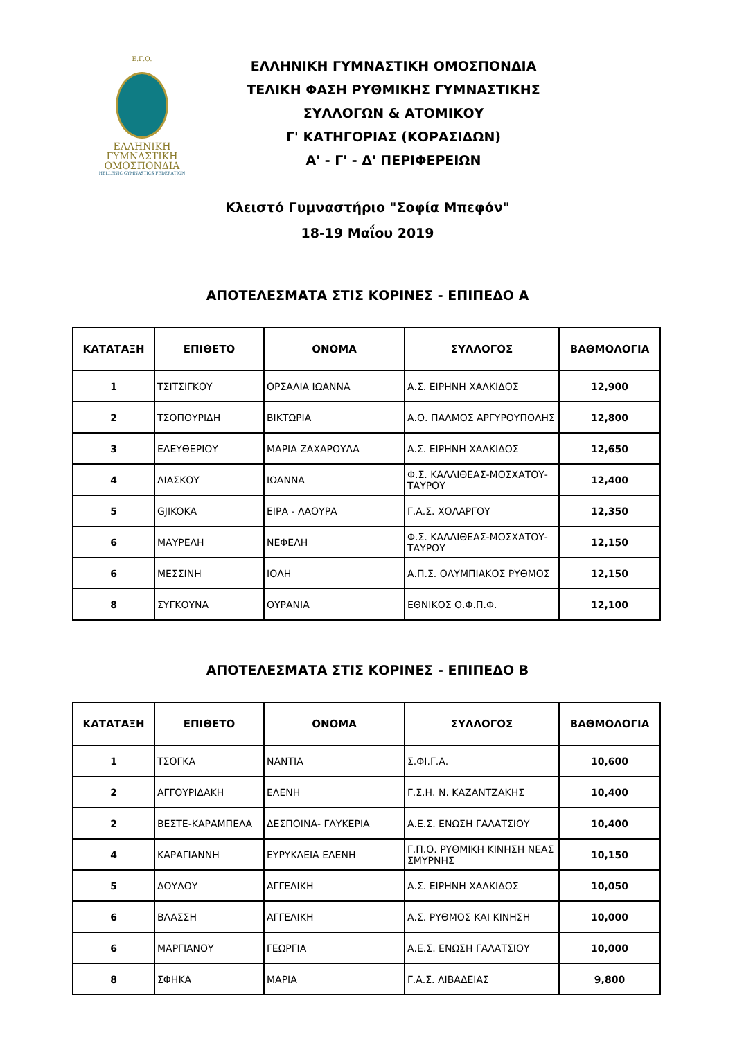Ε.Γ.Ο.
ΕΛΛΗΝΙΚΗ
ΓΥΜΝΑΣΤΙΚΗ
ΟΜΟΣΠΟΝΔΙΑ
HELLENIC GYMNASTICS FEDERATION
ΕΛΛΗΝΙΚΗ ΓΥΜΝΑΣΤΙΚΗ ΟΜΟΣΠΟΝΔΙΑ
ΤΕΛΙΚΗ ΦΑΣΗ ΡΥΘΜΙΚΗΣ ΓΥΜΝΑΣΤΙΚΗΣ
ΣΥΛΛΟΓΩΝ & ΑΤΟΜΙΚΟΥ
Γ' ΚΑΤΗΓΟΡΙΑΣ (ΚΟΡΑΣΙΔΩΝ)
Α' - Γ' - Δ' ΠΕΡΙΦΕΡΕΙΩΝ
Κλειστό Γυμναστήριο "Σοφία Μπεφόν"
18-19 Μαΐου 2019
ΑΠΟΤΕΛΕΣΜΑΤΑ ΣΤΙΣ ΚΟΡΙΝΕΣ - ΕΠΙΠΕΔΟ Α
| ΚΑΤΑΤΑΞΗ | ΕΠΙΘΕΤΟ | ΟΝΟΜΑ | ΣΥΛΛΟΓΟΣ | ΒΑΘΜΟΛΟΓΙΑ |
| --- | --- | --- | --- | --- |
| 1 | ΤΣΙΤΣΙΓΚΟΥ | ΟΡΣΑΛΙΑ ΙΩΑΝΝΑ | Α.Σ. ΕΙΡΗΝΗ ΧΑΛΚΙΔΟΣ | 12,900 |
| 2 | ΤΣΟΠΟΥΡΙΔΗ | ΒΙΚΤΩΡΙΑ | Α.Ο. ΠΑΛΜΟΣ ΑΡΓΥΡΟΥΠΟΛΗΣ | 12,800 |
| 3 | ΕΛΕΥΘΕΡΙΟΥ | ΜΑΡΙΑ ΖΑΧΑΡΟΥΛΑ | Α.Σ. ΕΙΡΗΝΗ ΧΑΛΚΙΔΟΣ | 12,650 |
| 4 | ΛΙΑΣΚΟΥ | ΙΩΑΝΝΑ | Φ.Σ. ΚΑΛΛΙΘΕΑΣ-ΜΟΣΧΑΤΟΥ-ΤΑΥΡΟΥ | 12,400 |
| 5 | GJIKOKA | ΕΙΡΑ - ΛΑΟΥΡΑ | Γ.Α.Σ. ΧΟΛΑΡΓΟΥ | 12,350 |
| 6 | ΜΑΥΡΕΛΗ | ΝΕΦΕΛΗ | Φ.Σ. ΚΑΛΛΙΘΕΑΣ-ΜΟΣΧΑΤΟΥ-ΤΑΥΡΟΥ | 12,150 |
| 6 | ΜΕΣΣΙΝΗ | ΙΟΛΗ | Α.Π.Σ. ΟΛΥΜΠΙΑΚΟΣ ΡΥΘΜΟΣ | 12,150 |
| 8 | ΣΥΓΚΟΥΝΑ | ΟΥΡΑΝΙΑ | ΕΘΝΙΚΟΣ Ο.Φ.Π.Φ. | 12,100 |
ΑΠΟΤΕΛΕΣΜΑΤΑ ΣΤΙΣ ΚΟΡΙΝΕΣ - ΕΠΙΠΕΔΟ Β
| ΚΑΤΑΤΑΞΗ | ΕΠΙΘΕΤΟ | ΟΝΟΜΑ | ΣΥΛΛΟΓΟΣ | ΒΑΘΜΟΛΟΓΙΑ |
| --- | --- | --- | --- | --- |
| 1 | ΤΣΟΓΚΑ | ΝΑΝΤΙΑ | Σ.ΦΙ.Γ.Α. | 10,600 |
| 2 | ΑΓΓΟΥΡΙΔΑΚΗ | ΕΛΕΝΗ | Γ.Σ.Η. Ν. ΚΑΖΑΝΤΖΑΚΗΣ | 10,400 |
| 2 | ΒΕΣΤΕ-ΚΑΡΑΜΠΕΛΑ | ΔΕΣΠΟΙΝΑ- ΓΛΥΚΕΡΙΑ | Α.Ε.Σ. ΕΝΩΣΗ ΓΑΛΑΤΣΙΟΥ | 10,400 |
| 4 | ΚΑΡΑΓΙΑΝΝΗ | ΕΥΡΥΚΛΕΙΑ ΕΛΕΝΗ | Γ.Π.Ο. ΡΥΘΜΙΚΗ ΚΙΝΗΣΗ ΝΕΑΣ ΣΜΥΡΝΗΣ | 10,150 |
| 5 | ΔΟΥΛΟΥ | ΑΓΓΕΛΙΚΗ | Α.Σ. ΕΙΡΗΝΗ ΧΑΛΚΙΔΟΣ | 10,050 |
| 6 | ΒΛΑΣΣΗ | ΑΓΓΕΛΙΚΗ | Α.Σ. ΡΥΘΜΟΣ ΚΑΙ ΚΙΝΗΣΗ | 10,000 |
| 6 | ΜΑΡΓΙΑΝΟΥ | ΓΕΩΡΓΙΑ | Α.Ε.Σ. ΕΝΩΣΗ ΓΑΛΑΤΣΙΟΥ | 10,000 |
| 8 | ΣΦΗΚΑ | ΜΑΡΙΑ | Γ.Α.Σ. ΛΙΒΑΔΕΙΑΣ | 9,800 |